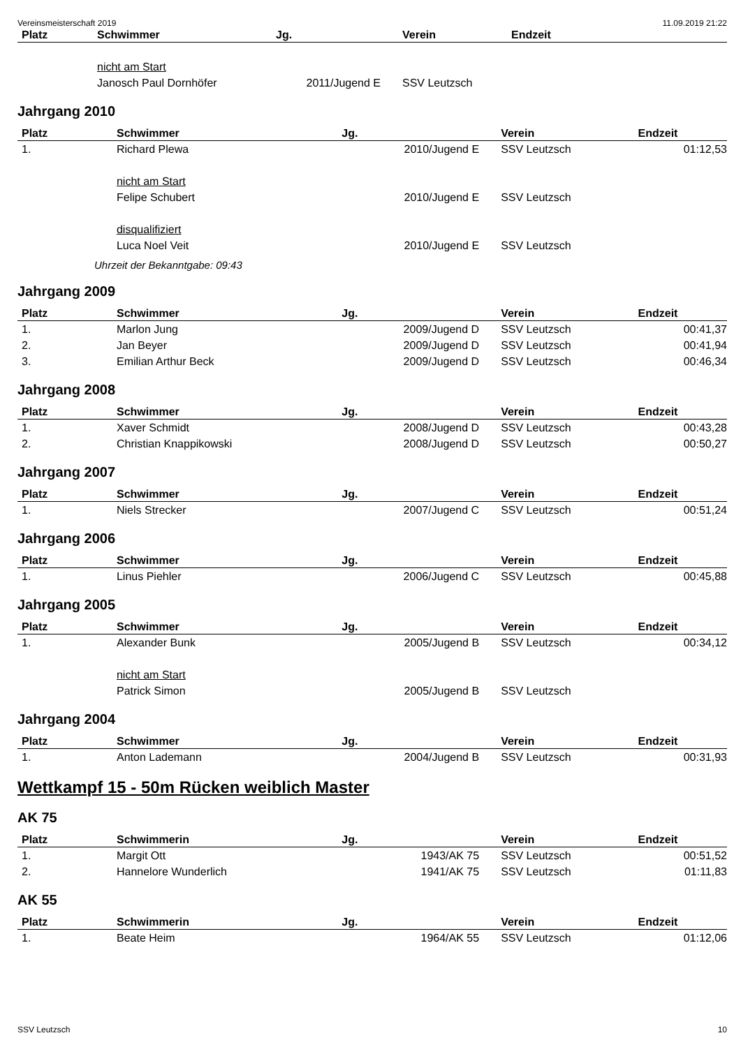Vereinsmeisterschaft 2019 11.09.2019 21:22
| Platz | Schwimmer | Jg. | Verein | Endzeit |
| --- | --- | --- | --- | --- |
| | nicht am Start | | | |
| | Janosch Paul Dornhöfer | 2011/Jugend E | SSV Leutzsch | |
Jahrgang 2010
| Platz | Schwimmer | Jg. | Verein | Endzeit |
| --- | --- | --- | --- | --- |
| 1. | Richard Plewa | 2010/Jugend E | SSV Leutzsch | 01:12,53 |
| | nicht am Start | | | |
| | Felipe Schubert | 2010/Jugend E | SSV Leutzsch | |
| | disqualifiziert | | | |
| | Luca Noel Veit | 2010/Jugend E | SSV Leutzsch | |
Uhrzeit der Bekanntgabe: 09:43
Jahrgang 2009
| Platz | Schwimmer | Jg. | Verein | Endzeit |
| --- | --- | --- | --- | --- |
| 1. | Marlon Jung | 2009/Jugend D | SSV Leutzsch | 00:41,37 |
| 2. | Jan Beyer | 2009/Jugend D | SSV Leutzsch | 00:41,94 |
| 3. | Emilian Arthur Beck | 2009/Jugend D | SSV Leutzsch | 00:46,34 |
Jahrgang 2008
| Platz | Schwimmer | Jg. | Verein | Endzeit |
| --- | --- | --- | --- | --- |
| 1. | Xaver Schmidt | 2008/Jugend D | SSV Leutzsch | 00:43,28 |
| 2. | Christian Knappikowski | 2008/Jugend D | SSV Leutzsch | 00:50,27 |
Jahrgang 2007
| Platz | Schwimmer | Jg. | Verein | Endzeit |
| --- | --- | --- | --- | --- |
| 1. | Niels Strecker | 2007/Jugend C | SSV Leutzsch | 00:51,24 |
Jahrgang 2006
| Platz | Schwimmer | Jg. | Verein | Endzeit |
| --- | --- | --- | --- | --- |
| 1. | Linus Piehler | 2006/Jugend C | SSV Leutzsch | 00:45,88 |
Jahrgang 2005
| Platz | Schwimmer | Jg. | Verein | Endzeit |
| --- | --- | --- | --- | --- |
| 1. | Alexander Bunk | 2005/Jugend B | SSV Leutzsch | 00:34,12 |
| | nicht am Start | | | |
| | Patrick Simon | 2005/Jugend B | SSV Leutzsch | |
Jahrgang 2004
| Platz | Schwimmer | Jg. | Verein | Endzeit |
| --- | --- | --- | --- | --- |
| 1. | Anton Lademann | 2004/Jugend B | SSV Leutzsch | 00:31,93 |
Wettkampf 15 - 50m Rücken weiblich Master
AK 75
| Platz | Schwimmerin | Jg. | Verein | Endzeit |
| --- | --- | --- | --- | --- |
| 1. | Margit Ott | 1943/AK 75 | SSV Leutzsch | 00:51,52 |
| 2. | Hannelore Wunderlich | 1941/AK 75 | SSV Leutzsch | 01:11,83 |
AK 55
| Platz | Schwimmerin | Jg. | Verein | Endzeit |
| --- | --- | --- | --- | --- |
| 1. | Beate Heim | 1964/AK 55 | SSV Leutzsch | 01:12,06 |
SSV Leutzsch 10